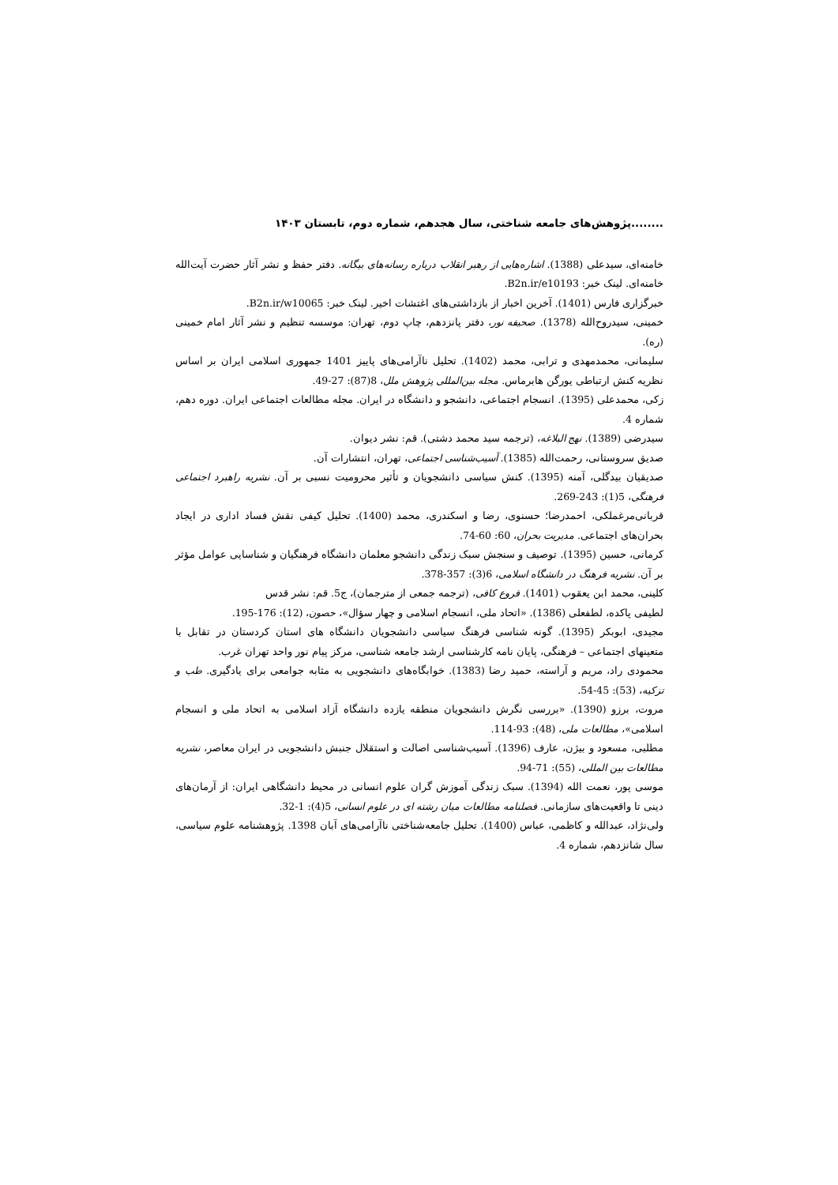........پژوهش‌های جامعه شناختی، سال هجدهم، شماره دوم، تابستان ۱۴۰۳
خامنه‌ای، سیدعلی (1388). اشاره‌هایی از رهبر انقلاب درباره رسانه‌های بیگانه. دفتر حفظ و نشر آثار حضرت آیت‌الله خامنه‌ای. لینک خبر: B2n.ir/e10193.
خبرگزاری فارس (1401). آخرین اخبار از بازداشتی‌های اغتشات اخیر. لینک خبر: B2n.ir/w10065.
خمینی، سیدروح‌الله (1378). صحیفه نور، دفتر پانزدهم، چاپ دوم، تهران: موسسه تنظیم و نشر آثار امام خمینی (ره).
سلیمانی، محمدمهدی و ترابی، محمد (1402). تحلیل ناآرامی‌های پاییز 1401 جمهوری اسلامی ایران بر اساس نظریه کنش ارتباطی یورگن هابرماس. مجله بین‌المللی پژوهش ملل، 8(87): 27-49.
زکی، محمدعلی (1395). انسجام اجتماعی، دانشجو و دانشگاه در ایران. مجله مطالعات اجتماعی ایران. دوره دهم، شماره 4.
سیدرضی (1389). نهج البلاغه، (ترجمه سید محمد دشتی). قم: نشر دیوان.
صدیق سروستانی، رحمت‌الله (1385). آسیب‌شناسی اجتماعی، تهران، انتشارات آن.
صدیقیان بیدگلی، آمنه (1395). کنش سیاسی دانشجویان و تأثیر محرومیت نسبی بر آن. نشریه راهبرد اجتماعی فرهنگی، 5(1): 243-269.
قربانی‌مرغملکی، احمدرضا؛ حسنوی، رضا و اسکندری، محمد (1400). تحلیل کیفی نقش فساد اداری در ایجاد بحران‌های اجتماعی. مدیریت بحران، 60: 60-74.
کرمانی، حسین (1395). توصیف و سنجش سبک زندگی دانشجو معلمان دانشگاه فرهنگیان و شناسایی عوامل مؤثر بر آن. نشریه فرهنگ در دانشگاه اسلامی، 6(3): 357-378.
کلینی، محمد ابن یعقوب (1401). فروع کافی، (ترجمه جمعی از مترجمان)، ج5. قم: نشر قدس
لطیفی پاکده، لطفعلی (1386). «اتحاد ملی، انسجام اسلامی و چهار سؤال»، حصون، (12): 176-195.
مجیدی، ابوبکر (1395). گونه شناسی فرهنگ سیاسی دانشجویان دانشگاه های استان کردستان در تقابل با متعینهای اجتماعی – فرهنگی، پایان نامه کارشناسی ارشد جامعه شناسی، مرکز پیام نور واحد تهران غرب.
محمودی راد، مریم و آراسته، حمید رضا (1383). خوابگاه‌های دانشجویی به مثابه جوامعی برای یادگیری. طب و تزکیه، (53): 45-54.
مروت، برزو (1390). «بررسی نگرش دانشجویان منطقه یازده دانشگاه آزاد اسلامی به اتحاد ملی و انسجام اسلامی»، مطالعات ملی، (48): 93-114.
مطلبی، مسعود و بیژن، عارف (1396). آسیب‌شناسی اصالت و استقلال جنبش دانشجویی در ایران معاصر، نشریه مطالعات بین المللی، (55): 71-94.
موسی پور، نعمت الله (1394). سبک زندگی آموزش گران علوم انسانی در محیط دانشگاهی ایران: از آرمان‌های دینی تا واقعیت‌های سازمانی. فصلنامه مطالعات میان رشته ای در علوم انسانی، 5(4): 1-32.
ولی‌نژاد، عبدالله و کاظمی، عباس (1400). تحلیل جامعه‌شناختی ناآرامی‌های آبان 1398. پژوهشنامه علوم سیاسی، سال شانزدهم، شماره 4.